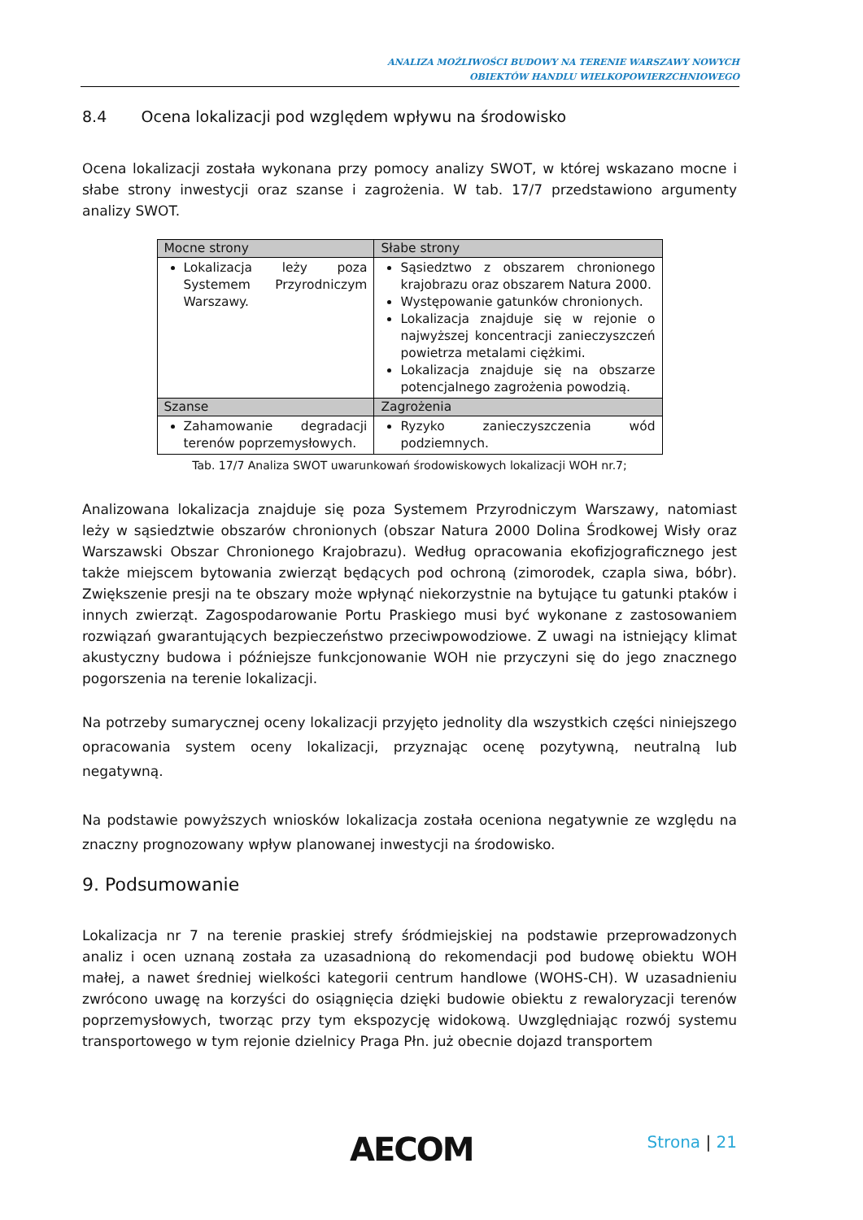ANALIZA MOŻLIWOŚCI BUDOWY NA TERENIE WARSZAWY NOWYCH
OBIEKTÓW HANDLU WIELKOPOWIERZCHNIOWEGO
8.4 Ocena lokalizacji pod względem wpływu na środowisko
Ocena lokalizacji została wykonana przy pomocy analizy SWOT, w której wskazano mocne i słabe strony inwestycji oraz szanse i zagrożenia. W tab. 17/7 przedstawiono argumenty analizy SWOT.
| Mocne strony | Słabe strony |
| --- | --- |
| Lokalizacja leży poza Systemem Przyrodniczym Warszawy. | Sąsiedztwo z obszarem chronionego krajobrazu oraz obszarem Natura 2000. Występowanie gatunków chronionych. Lokalizacja znajduje się w rejonie o najwyższej koncentracji zanieczyszczeń powietrza metalami ciężkimi. Lokalizacja znajduje się na obszarze potencjalnego zagrożenia powodzią. |
| Szanse | Zagrożenia |
| Zahamowanie degradacji terenów poprzemysłowych. | Ryzyko zanieczyszczenia wód podziemnych. |
Tab. 17/7 Analiza SWOT uwarunkowań środowiskowych lokalizacji WOH nr.7;
Analizowana lokalizacja znajduje się poza Systemem Przyrodniczym Warszawy, natomiast leży w sąsiedztwie obszarów chronionych (obszar Natura 2000 Dolina Środkowej Wisły oraz Warszawski Obszar Chronionego Krajobrazu). Według opracowania ekofizjograficznego jest także miejscem bytowania zwierząt będących pod ochroną (zimorodek, czapla siwa, bóbr). Zwiększenie presji na te obszary może wpłynąć niekorzystnie na bytujące tu gatunki ptaków i innych zwierząt. Zagospodarowanie Portu Praskiego musi być wykonane z zastosowaniem rozwiązań gwarantujących bezpieczeństwo przeciwpowodziowe. Z uwagi na istniejący klimat akustyczny budowa i późniejsze funkcjonowanie WOH nie przyczyni się do jego znacznego pogorszenia na terenie lokalizacji.
Na potrzeby sumarycznej oceny lokalizacji przyjęto jednolity dla wszystkich części niniejszego opracowania system oceny lokalizacji, przyznając ocenę pozytywną, neutralną lub negatywną.
Na podstawie powyższych wniosków lokalizacja została oceniona negatywnie ze względu na znaczny prognozowany wpływ planowanej inwestycji na środowisko.
9. Podsumowanie
Lokalizacja nr 7 na terenie praskiej strefy śródmiejskiej na podstawie przeprowadzonych analiz i ocen uznaną została za uzasadnioną do rekomendacji pod budowę obiektu WOH małej, a nawet średniej wielkości kategorii centrum handlowe (WOHS-CH). W uzasadnieniu zwrócono uwagę na korzyści do osiągnięcia dzięki budowie obiektu z rewaloryzacji terenów poprzemysłowych, tworząc przy tym ekspozycję widokową. Uwzględniając rozwój systemu transportowego w tym rejonie dzielnicy Praga Płn. już obecnie dojazd transportem
AECOM Strona | 21